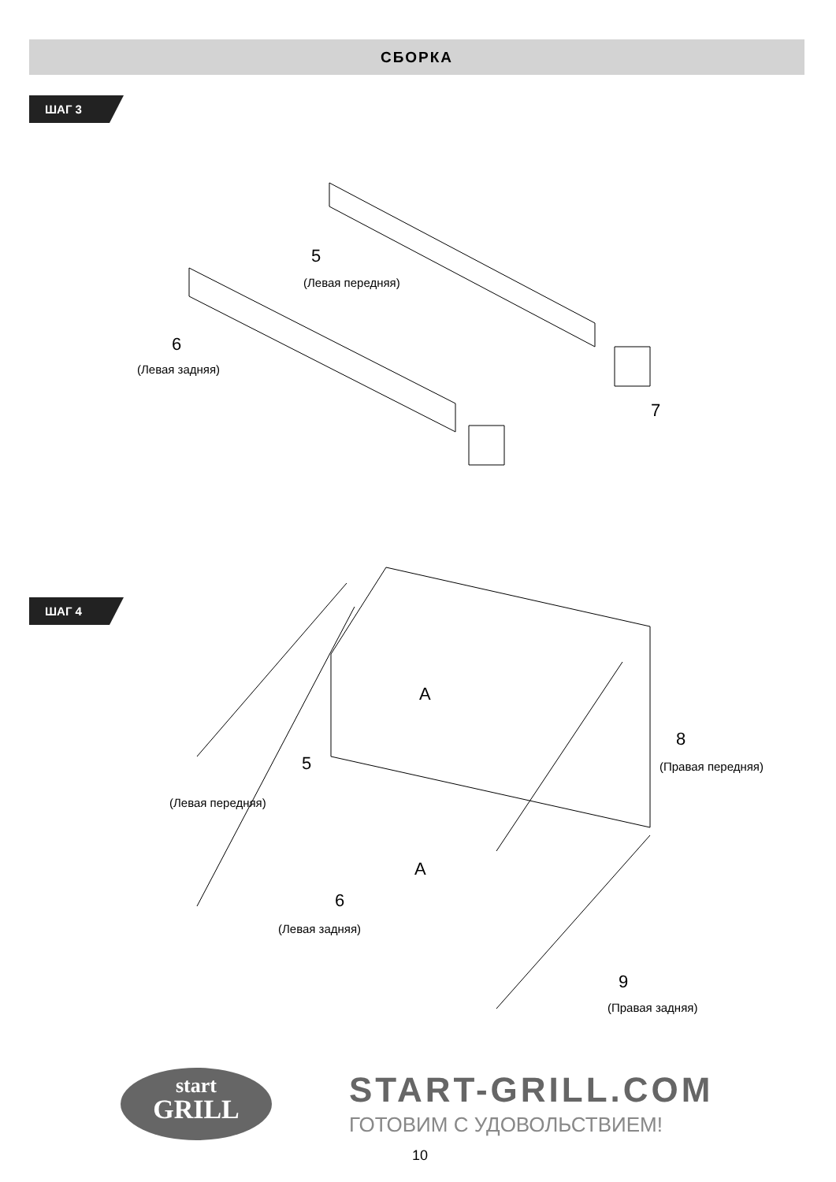СБОРКА
ШАГ 3
5
(Левая передняя)
6
(Левая задняя)
7
ШАГ 4
A
8
(Правая передняя)
5
(Левая передняя)
A
6
(Левая задняя)
9
(Правая задняя)
start
GRILL
START-GRILL.COM
ГОТОВИМ С УДОВОЛЬСТВИЕМ!
10